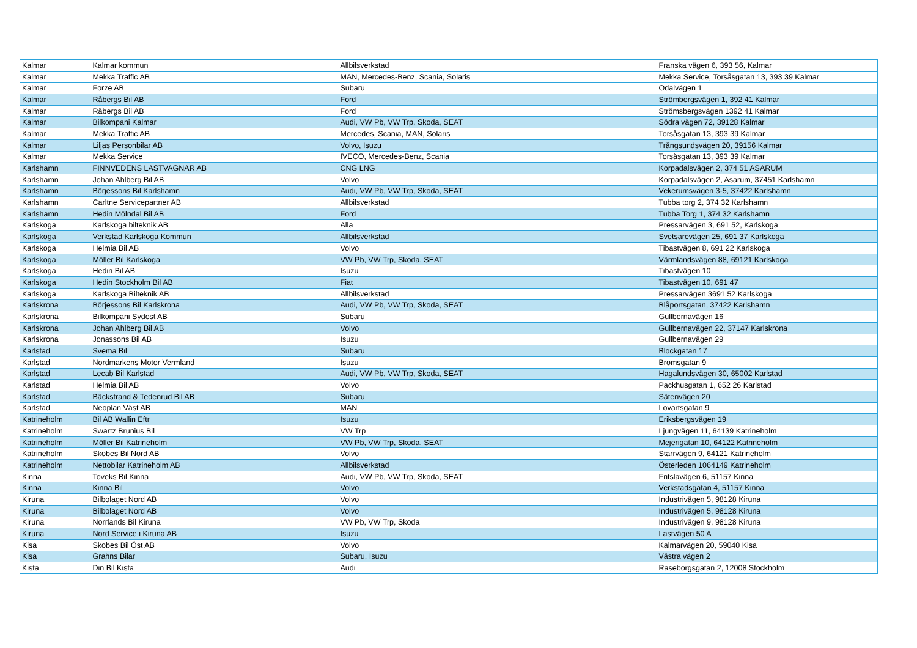| Kalmar | Kalmar kommun | Allbilsverkstad | Franska vägen 6, 393 56, Kalmar |
| Kalmar | Mekka Traffic AB | MAN, Mercedes-Benz, Scania, Solaris | Mekka Service, Torsåsgatan 13, 393 39 Kalmar |
| Kalmar | Forze AB | Subaru | Odalvägen 1 |
| Kalmar | Råbergs Bil AB | Ford | Strömbergsvägen 1, 392 41 Kalmar |
| Kalmar | Råbergs Bil AB | Ford | Strömsbergsvägen 1392 41 Kalmar |
| Kalmar | Bilkompani Kalmar | Audi, VW Pb, VW Trp, Skoda, SEAT | Södra vägen 72, 39128 Kalmar |
| Kalmar | Mekka Traffic AB | Mercedes, Scania, MAN, Solaris | Torsåsgatan 13, 393 39 Kalmar |
| Kalmar | Liljas Personbilar AB | Volvo, Isuzu | Trångsundsvägen 20, 39156 Kalmar |
| Kalmar | Mekka Service | IVECO, Mercedes-Benz, Scania | Torsåsgatan 13, 393 39 Kalmar |
| Karlshamn | FINNVEDENS LASTVAGNAR AB | CNG LNG | Korpadalsvägen 2, 374 51 ASARUM |
| Karlshamn | Johan Ahlberg Bil AB | Volvo | Korpadalsvägen 2, Asarum, 37451 Karlshamn |
| Karlshamn | Börjessons Bil Karlshamn | Audi, VW Pb, VW Trp, Skoda, SEAT | Vekerumsvägen 3-5, 37422 Karlshamn |
| Karlshamn | Carltne Servicepartner AB | Allbilsverkstad | Tubba torg 2, 374 32 Karlshamn |
| Karlshamn | Hedin Mölndal Bil AB | Ford | Tubba Torg 1, 374 32 Karlshamn |
| Karlskoga | Karlskoga bilteknik AB | Alla | Pressarvägen 3, 691 52, Karlskoga |
| Karlskoga | Verkstad Karlskoga Kommun | Allbilsverkstad | Svetsarevägen 25, 691 37 Karlskoga |
| Karlskoga | Helmia Bil AB | Volvo | Tibastvägen 8, 691 22 Karlskoga |
| Karlskoga | Möller Bil Karlskoga | VW Pb, VW Trp, Skoda, SEAT | Värmlandsvägen 88, 69121 Karlskoga |
| Karlskoga | Hedin Bil AB | Isuzu | Tibastvägen 10 |
| Karlskoga | Hedin Stockholm Bil AB | Fiat | Tibastvägen 10, 691 47 |
| Karlskoga | Karlskoga Bilteknik AB | Allbilsverkstad | Pressarvägen 3691 52 Karlskoga |
| Karlskrona | Börjessons Bil Karlskrona | Audi, VW Pb, VW Trp, Skoda, SEAT | Blåportsgatan, 37422 Karlshamn |
| Karlskrona | Bilkompani Sydost AB | Subaru | Gullbernavägen 16 |
| Karlskrona | Johan Ahlberg Bil AB | Volvo | Gullbernavägen 22, 37147 Karlskrona |
| Karlskrona | Jonassons Bil AB | Isuzu | Gullbernavägen 29 |
| Karlstad | Svema Bil | Subaru | Blockgatan 17 |
| Karlstad | Nordmarkens Motor Vermland | Isuzu | Bromsgatan 9 |
| Karlstad | Lecab Bil Karlstad | Audi, VW Pb, VW Trp, Skoda, SEAT | Hagalundsvägen 30, 65002 Karlstad |
| Karlstad | Helmia Bil AB | Volvo | Packhusgatan 1, 652 26 Karlstad |
| Karlstad | Bäckstrand & Tedenrud Bil AB | Subaru | Säterivägen 20 |
| Karlstad | Neoplan Väst AB | MAN | Lovartsgatan 9 |
| Katrineholm | Bil AB Wallin Eftr | Isuzu | Eriksbergsvägen 19 |
| Katrineholm | Swartz Brunius Bil | VW Trp | Ljungvägen 11, 64139 Katrineholm |
| Katrineholm | Möller Bil Katrineholm | VW Pb, VW Trp, Skoda, SEAT | Mejerigatan 10, 64122 Katrineholm |
| Katrineholm | Skobes Bil Nord AB | Volvo | Starrvägen 9, 64121 Katrineholm |
| Katrineholm | Nettobilar Katrineholm AB | Allbilsverkstad | Österleden 1064149 Katrineholm |
| Kinna | Toveks Bil Kinna | Audi, VW Pb, VW Trp, Skoda, SEAT | Fritslavägen 6, 51157 Kinna |
| Kinna | Kinna Bil | Volvo | Verkstadsgatan 4, 51157 Kinna |
| Kiruna | Bilbolaget Nord AB | Volvo | Industrivägen 5, 98128 Kiruna |
| Kiruna | Bilbolaget Nord AB | Volvo | Industrivägen 5, 98128 Kiruna |
| Kiruna | Norrlands Bil Kiruna | VW Pb, VW Trp, Skoda | Industrivägen 9, 98128 Kiruna |
| Kiruna | Nord Service i Kiruna AB | Isuzu | Lastvägen 50 A |
| Kisa | Skobes Bil Öst AB | Volvo | Kalmarvägen 20, 59040 Kisa |
| Kisa | Grahns Bilar | Subaru, Isuzu | Västra vägen 2 |
| Kista | Din Bil Kista | Audi | Raseborgsgatan 2, 12008 Stockholm |